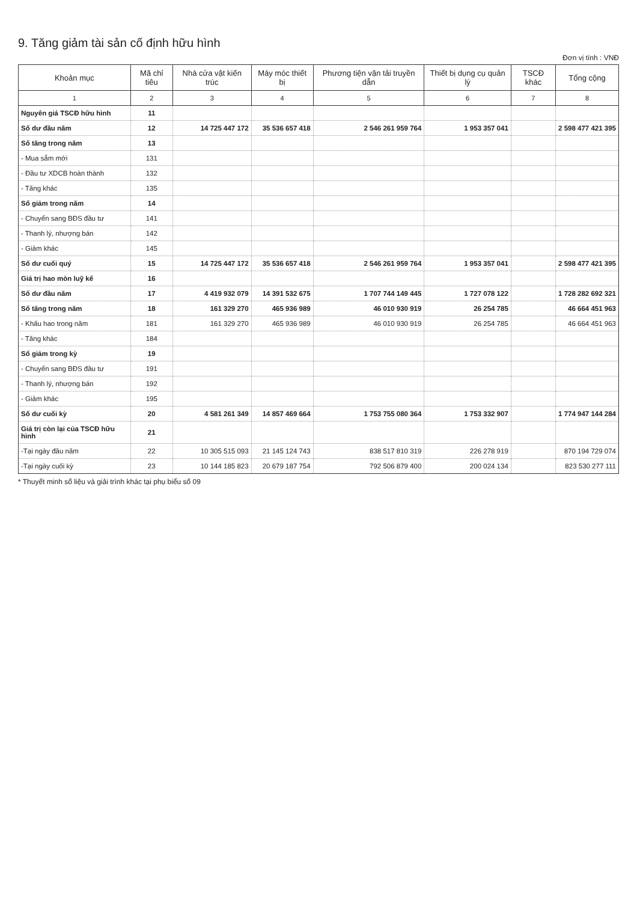9. Tăng giảm tài sản cố định hữu hình
Đơn vị tính : VNĐ
| Khoản mục | Mã chỉ tiêu | Nhà cửa vật kiến trúc | Máy móc thiết bị | Phương tiện vận tải truyền dẫn | Thiết bị dụng cụ quản lý | TSCĐ khác | Tổng cộng |
| --- | --- | --- | --- | --- | --- | --- | --- |
| 1 | 2 | 3 | 4 | 5 | 6 | 7 | 8 |
| Nguyên giá TSCĐ hữu hình | 11 | | | | | | |
| Số dư đầu năm | 12 | 14 725 447 172 | 35 536 657 418 | 2 546 261 959 764 | 1 953 357 041 | | 2 598 477 421 395 |
| Số tăng trong năm | 13 | | | | | | |
| - Mua sắm mới | 131 | | | | | | |
| - Đầu tư XDCB hoàn thành | 132 | | | | | | |
| - Tăng khác | 135 | | | | | | |
| Số giảm trong năm | 14 | | | | | | |
| - Chuyển sang BĐS đầu tư | 141 | | | | | | |
| - Thanh lý, nhượng bán | 142 | | | | | | |
| - Giảm khác | 145 | | | | | | |
| Số dư cuối quý | 15 | 14 725 447 172 | 35 536 657 418 | 2 546 261 959 764 | 1 953 357 041 | | 2 598 477 421 395 |
| Giá trị hao mòn luỹ kế | 16 | | | | | | |
| Số dư đầu năm | 17 | 4 419 932 079 | 14 391 532 675 | 1 707 744 149 445 | 1 727 078 122 | | 1 728 282 692 321 |
| Số tăng trong năm | 18 | 161 329 270 | 465 936 989 | 46 010 930 919 | 26 254 785 | | 46 664 451 963 |
| - Khấu hao trong năm | 181 | 161 329 270 | 465 936 989 | 46 010 930 919 | 26 254 785 | | 46 664 451 963 |
| - Tăng khác | 184 | | | | | | |
| Số giảm trong kỳ | 19 | | | | | | |
| - Chuyển sang BĐS đầu tư | 191 | | | | | | |
| - Thanh lý, nhượng bán | 192 | | | | | | |
| - Giảm khác | 195 | | | | | | |
| Số dư cuối kỳ | 20 | 4 581 261 349 | 14 857 469 664 | 1 753 755 080 364 | 1 753 332 907 | | 1 774 947 144 284 |
| Giá trị còn lại của TSCĐ hữu hình | 21 | | | | | | |
| -Tại ngày đầu năm | 22 | 10 305 515 093 | 21 145 124 743 | 838 517 810 319 | 226 278 919 | | 870 194 729 074 |
| -Tại ngày cuối kỳ | 23 | 10 144 185 823 | 20 679 187 754 | 792 506 879 400 | 200 024 134 | | 823 530 277 111 |
* Thuyết minh số liệu và giải trình khác tại phụ biểu số 09